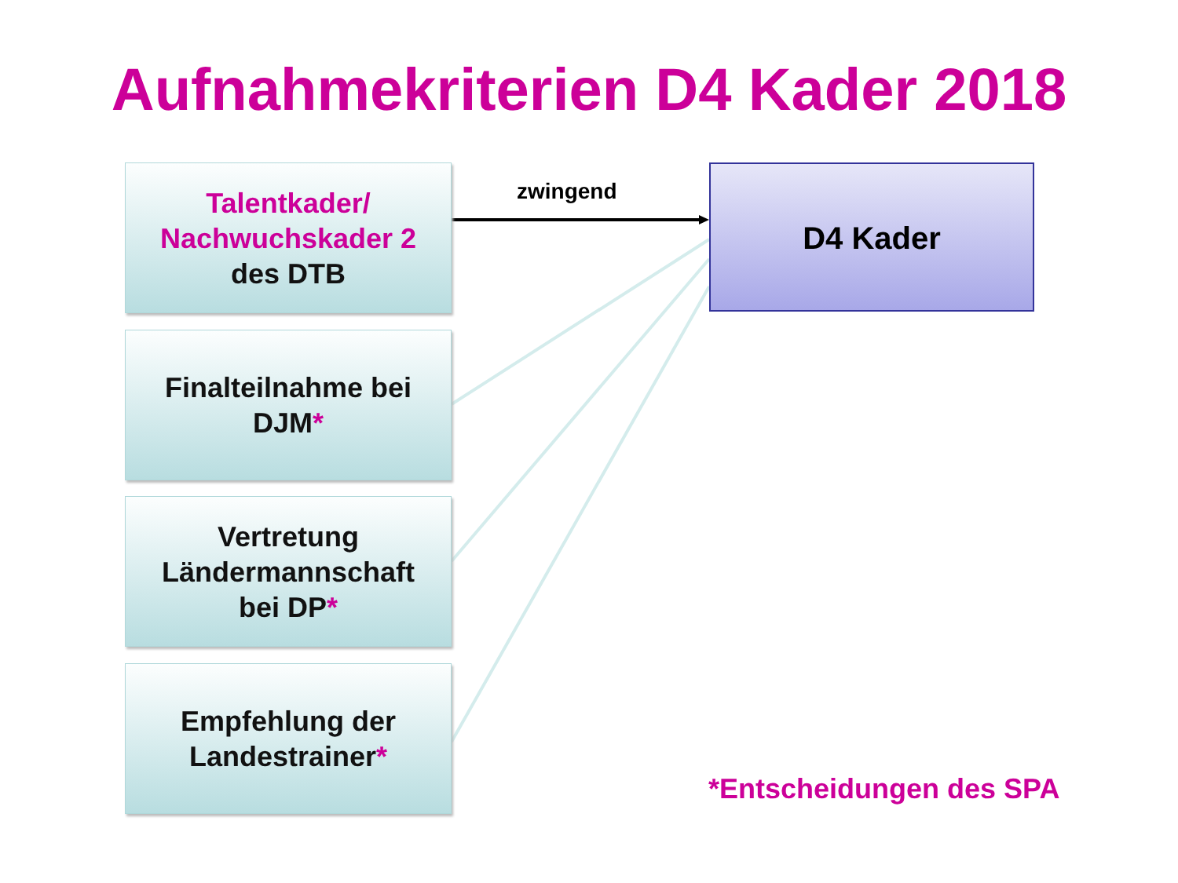Aufnahmekriterien D4 Kader 2018
Talentkader/
Nachwuchskader 2
des DTB
Finalteilnahme bei
DJM*
Vertretung
Ländermannschaft
bei DP*
Empfehlung der
Landestrainer*
zwingend D4 Kader
*Entscheidungen des SPA